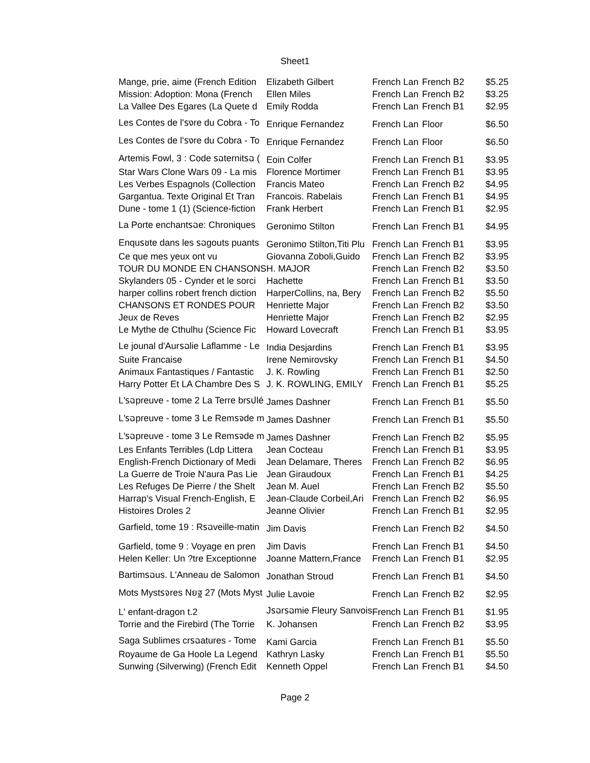Sheet1
| Mange, prie, aime (French Edition | Elizabeth Gilbert | French Lan | French B2 | $5.25 |
| Mission: Adoption: Mona (French | Ellen Miles | French Lan | French B2 | $3.25 |
| La Vallee Des Egares (La Quete d | Emily Rodda | French Lan | French B1 | $2.95 |
| Les Contes de l'รงre du Cobra - To | Enrique Fernandez | French Lan | Floor | $6.50 |
| Les Contes de l'รงre du Cobra - To | Enrique Fernandez | French Lan | Floor | $6.50 |
| Artemis Fowl, 3 : Code รฉternitรฉ ( | Eoin Colfer | French Lan | French B1 | $3.95 |
| Star Wars Clone Wars 09 - La mis | Florence Mortimer | French Lan | French B1 | $3.95 |
| Les Verbes Espagnols (Collection | Francis Mateo | French Lan | French B2 | $4.95 |
| Gargantua. Texte Original Et Tran | Francois. Rabelais | French Lan | French B1 | $4.95 |
| Dune - tome 1 (1) (Science-fiction | Frank Herbert | French Lan | French B1 | $2.95 |
| La Porte enchantรฉe: Chroniques | Geronimo Stilton | French Lan | French B1 | $4.95 |
| Enquรชte dans les รฉgouts puants | Geronimo Stilton,Titi Plu | French Lan | French B1 | $3.95 |
| Ce que mes yeux ont vu | Giovanna Zoboli,Guido | French Lan | French B2 | $3.95 |
| TOUR DU MONDE EN CHANSONS | H. MAJOR | French Lan | French B2 | $3.50 |
| Skylanders 05 - Cynder et le sorci | Hachette | French Lan | French B1 | $3.50 |
| harper collins robert french diction | HarperCollins, na, Bery | French Lan | French B2 | $5.50 |
| CHANSONS ET RONDES POUR | Henriette Major | French Lan | French B2 | $3.50 |
| Jeux de Reves | Henriette Major | French Lan | French B2 | $2.95 |
| Le Mythe de Cthulhu (Science Fic | Howard Lovecraft | French Lan | French B1 | $3.95 |
| Le jounal d'Aurรฉlie Laflamme - Le | India Desjardins | French Lan | French B1 | $3.95 |
| Suite Francaise | Irene Nemirovsky | French Lan | French B1 | $4.50 |
| Animaux Fantastiques / Fantastic | J. K. Rowling | French Lan | French B1 | $2.50 |
| Harry Potter Et LA Chambre Des S | J. K. ROWLING, EMILY | French Lan | French B1 | $5.25 |
| L'รฉpreuve - tome 2 La Terre brรปlé | James Dashner | French Lan | French B1 | $5.50 |
| L'รฉpreuve - tome 3 Le Remรจde m | James Dashner | French Lan | French B1 | $5.50 |
| L'รฉpreuve - tome 3 Le Remรจde m | James Dashner | French Lan | French B2 | $5.95 |
| Les Enfants Terribles (Ldp Littera | Jean Cocteau | French Lan | French B1 | $3.95 |
| English-French Dictionary of Medi | Jean Delamare, Theres | French Lan | French B2 | $6.95 |
| La Guerre de Troie N'aura Pas Lie | Jean Giraudoux | French Lan | French B1 | $4.25 |
| Les Refuges De Pierre / the Shelt | Jean M. Auel | French Lan | French B2 | $5.50 |
| Harrap's Visual French-English, E | Jean-Claude Corbeil,Ari | French Lan | French B2 | $6.95 |
| Histoires Droles 2 | Jeanne Olivier | French Lan | French B1 | $2.95 |
| Garfield, tome 19 : Rรฉveille-matin | Jim Davis | French Lan | French B2 | $4.50 |
| Garfield, tome 9 : Voyage en pren | Jim Davis | French Lan | French B1 | $4.50 |
| Helen Keller: Un ?tre Exceptionne | Joanne Mattern,France | French Lan | French B1 | $2.95 |
| Bartimรฉus. L'Anneau de Salomon | Jonathan Stroud | French Lan | French B1 | $4.50 |
| Mots Mystรจres Nยฐ 27 (Mots Myst | Julie Lavoie | French Lan | French B2 | $2.95 |
| L' enfant-dragon t.2 | Jรฉrรฉmie Fleury Sanvois | French Lan | French B1 | $1.95 |
| Torrie and the Firebird (The Torrie | K. Johansen | French Lan | French B2 | $3.95 |
| Saga Sublimes crรฉatures - Tome | Kami Garcia | French Lan | French B1 | $5.50 |
| Royaume de Ga Hoole La Legend | Kathryn Lasky | French Lan | French B1 | $5.50 |
| Sunwing (Silverwing) (French Edit | Kenneth Oppel | French Lan | French B1 | $4.50 |
Page 2